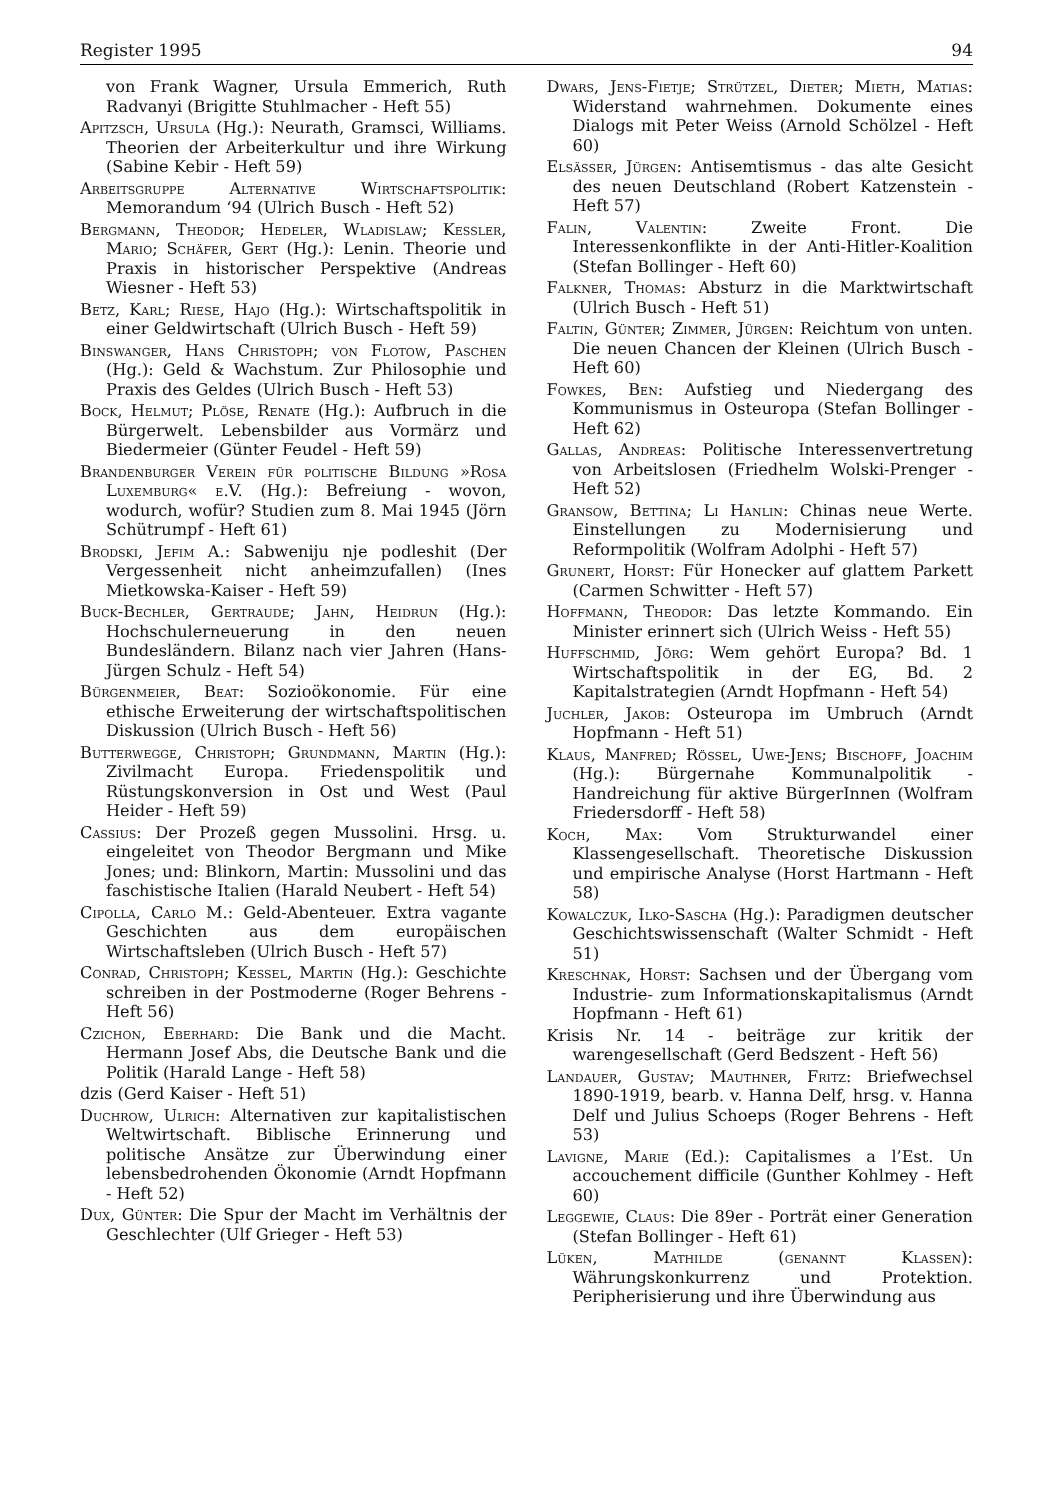Register 1995 94
von Frank Wagner, Ursula Emmerich, Ruth Radvanyi (Brigitte Stuhlmacher - Heft 55)
Apitzsch, Ursula (Hg.): Neurath, Gramsci, Williams. Theorien der Arbeiterkultur und ihre Wirkung (Sabine Kebir - Heft 59)
Arbeitsgruppe Alternative Wirtschaftspolitik: Memorandum ‘94 (Ulrich Busch - Heft 52)
Bergmann, Theodor; Hedeler, Wladislaw; Keßler, Mario; Schäfer, Gert (Hg.): Lenin. Theorie und Praxis in historischer Perspektive (Andreas Wiesner - Heft 53)
Betz, Karl; Riese, Hajo (Hg.): Wirtschaftspolitik in einer Geldwirtschaft (Ulrich Busch - Heft 59)
Binswanger, Hans Christoph; von Flotow, Paschen (Hg.): Geld & Wachstum. Zur Philosophie und Praxis des Geldes (Ulrich Busch - Heft 53)
Bock, Helmut; Plöse, Renate (Hg.): Aufbruch in die Bürgerwelt. Lebensbilder aus Vormärz und Biedermeier (Günter Feudel - Heft 59)
Brandenburger Verein für politische Bildung »Rosa Luxemburg« e.V. (Hg.): Befreiung - wovon, wodurch, wofür? Studien zum 8. Mai 1945 (Jörn Schütrumpf - Heft 61)
Brodski, Jefim A.: Sabweniju nje podleshit (Der Vergessenheit nicht anheimzufallen) (Ines Mietkowska-Kaiser - Heft 59)
Buck-Bechler, Gertraude; Jahn, Heidrun (Hg.): Hochschulerneuerung in den neuen Bundesländern. Bilanz nach vier Jahren (Hans-Jürgen Schulz - Heft 54)
Bürgenmeier, Beat: Sozioökonomie. Für eine ethische Erweiterung der wirtschaftspolitischen Diskussion (Ulrich Busch - Heft 56)
Butterwegge, Christoph; Grundmann, Martin (Hg.): Zivilmacht Europa. Friedenspolitik und Rüstungskonversion in Ost und West (Paul Heider - Heft 59)
Cassius: Der Prozeß gegen Mussolini. Hrsg. u. eingeleitet von Theodor Bergmann und Mike Jones; und: Blinkorn, Martin: Mussolini und das faschistische Italien (Harald Neubert - Heft 54)
Cipolla, Carlo M.: Geld-Abenteuer. Extra vagante Geschichten aus dem europäischen Wirtschaftsleben (Ulrich Busch - Heft 57)
Conrad, Christoph; Kessel, Martin (Hg.): Geschichte schreiben in der Postmoderne (Roger Behrens - Heft 56)
Czichon, Eberhard: Die Bank und die Macht. Hermann Josef Abs, die Deutsche Bank und die Politik (Harald Lange - Heft 58)
dzis (Gerd Kaiser - Heft 51)
Duchrow, Ulrich: Alternativen zur kapitalistischen Weltwirtschaft. Biblische Erinnerung und politische Ansätze zur Überwindung einer lebensbedrohenden Ökonomie (Arndt Hopfmann - Heft 52)
Dux, Günter: Die Spur der Macht im Verhältnis der Geschlechter (Ulf Grieger - Heft 53)
Dwars, Jens-Fietje; Strützel, Dieter; Mieth, Matias: Widerstand wahrnehmen. Dokumente eines Dialogs mit Peter Weiss (Arnold Schölzel - Heft 60)
Elsässer, Jürgen: Antisemtismus - das alte Gesicht des neuen Deutschland (Robert Katzenstein - Heft 57)
Falin, Valentin: Zweite Front. Die Interessenkonflikte in der Anti-Hitler-Koalition (Stefan Bollinger - Heft 60)
Falkner, Thomas: Absturz in die Marktwirtschaft (Ulrich Busch - Heft 51)
Faltin, Günter; Zimmer, Jürgen: Reichtum von unten. Die neuen Chancen der Kleinen (Ulrich Busch - Heft 60)
Fowkes, Ben: Aufstieg und Niedergang des Kommunismus in Osteuropa (Stefan Bollinger - Heft 62)
Gallas, Andreas: Politische Interessenvertretung von Arbeitslosen (Friedhelm Wolski-Prenger - Heft 52)
Gransow, Bettina; Li Hanlin: Chinas neue Werte. Einstellungen zu Modernisierung und Reformpolitik (Wolfram Adolphi - Heft 57)
Grunert, Horst: Für Honecker auf glattem Parkett (Carmen Schwitter - Heft 57)
Hoffmann, Theodor: Das letzte Kommando. Ein Minister erinnert sich (Ulrich Weiss - Heft 55)
Huffschmid, Jörg: Wem gehört Europa? Bd. 1 Wirtschaftspolitik in der EG, Bd. 2 Kapitalstrategien (Arndt Hopfmann - Heft 54)
Juchler, Jakob: Osteuropa im Umbruch (Arndt Hopfmann - Heft 51)
Klaus, Manfred; Rössel, Uwe-Jens; Bischoff, Joachim (Hg.): Bürgernahe Kommunalpolitik - Handreichung für aktive BürgerInnen (Wolfram Friedersdorff - Heft 58)
Koch, Max: Vom Strukturwandel einer Klassengesellschaft. Theoretische Diskussion und empirische Analyse (Horst Hartmann - Heft 58)
Kowalczuk, Ilko-Sascha (Hg.): Paradigmen deutscher Geschichtswissenschaft (Walter Schmidt - Heft 51)
Kreschnak, Horst: Sachsen und der Übergang vom Industrie- zum Informationskapitalismus (Arndt Hopfmann - Heft 61)
Krisis Nr. 14 - beiträge zur kritik der warengesellschaft (Gerd Bedszent - Heft 56)
Landauer, Gustav; Mauthner, Fritz: Briefwechsel 1890-1919, bearb. v. Hanna Delf, hrsg. v. Hanna Delf und Julius Schoeps (Roger Behrens - Heft 53)
Lavigne, Marie (Ed.): Capitalismes a l’Est. Un accouchement difficile (Gunther Kohlmey - Heft 60)
Leggewie, Claus: Die 89er - Porträt einer Generation (Stefan Bollinger - Heft 61)
Lüken, Mathilde (genannt Klaßen): Währungskonkurrenz und Protektion. Peripherisierung und ihre Überwindung aus